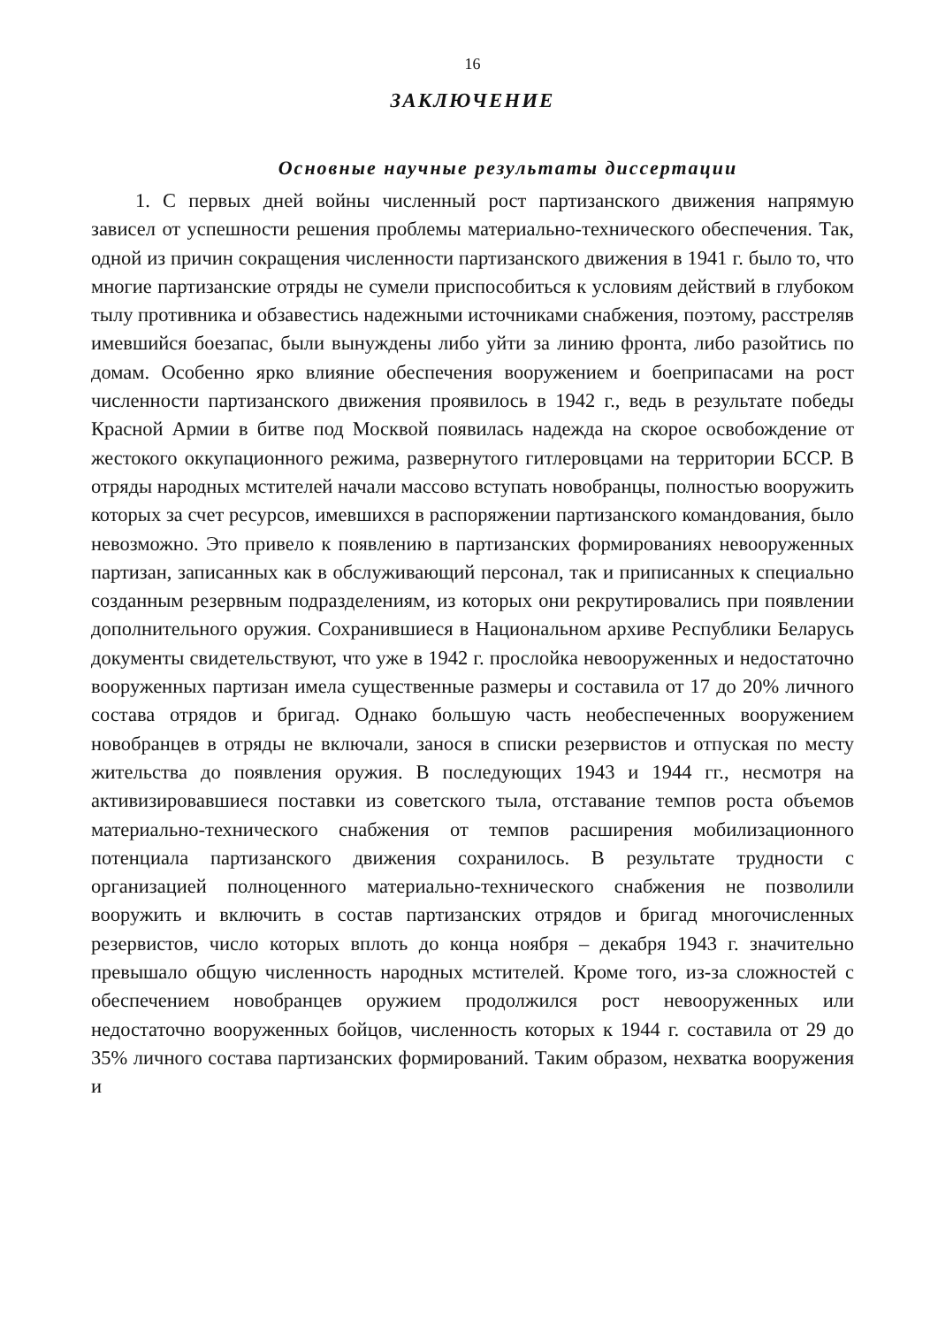16
ЗАКЛЮЧЕНИЕ
Основные научные результаты диссертации
1. С первых дней войны численный рост партизанского движения напрямую зависел от успешности решения проблемы материально-технического обеспечения. Так, одной из причин сокращения численности партизанского движения в 1941 г. было то, что многие партизанские отряды не сумели приспособиться к условиям действий в глубоком тылу противника и обзавестись надежными источниками снабжения, поэтому, расстреляв имевшийся боезапас, были вынуждены либо уйти за линию фронта, либо разойтись по домам. Особенно ярко влияние обеспечения вооружением и боеприпасами на рост численности партизанского движения проявилось в 1942 г., ведь в результате победы Красной Армии в битве под Москвой появилась надежда на скорое освобождение от жестокого оккупационного режима, развернутого гитлеровцами на территории БССР. В отряды народных мстителей начали массово вступать новобранцы, полностью вооружить которых за счет ресурсов, имевшихся в распоряжении партизанского командования, было невозможно. Это привело к появлению в партизанских формированиях невооруженных партизан, записанных как в обслуживающий персонал, так и приписанных к специально созданным резервным подразделениям, из которых они рекрутировались при появлении дополнительного оружия. Сохранившиеся в Национальном архиве Республики Беларусь документы свидетельствуют, что уже в 1942 г. прослойка невооруженных и недостаточно вооруженных партизан имела существенные размеры и составила от 17 до 20% личного состава отрядов и бригад. Однако большую часть необеспеченных вооружением новобранцев в отряды не включали, занося в списки резервистов и отпуская по месту жительства до появления оружия. В последующих 1943 и 1944 гг., несмотря на активизировавшиеся поставки из советского тыла, отставание темпов роста объемов материально-технического снабжения от темпов расширения мобилизационного потенциала партизанского движения сохранилось. В результате трудности с организацией полноценного материально-технического снабжения не позволили вооружить и включить в состав партизанских отрядов и бригад многочисленных резервистов, число которых вплоть до конца ноября – декабря 1943 г. значительно превышало общую численность народных мстителей. Кроме того, из-за сложностей с обеспечением новобранцев оружием продолжился рост невооруженных или недостаточно вооруженных бойцов, численность которых к 1944 г. составила от 29 до 35% личного состава партизанских формирований. Таким образом, нехватка вооружения и